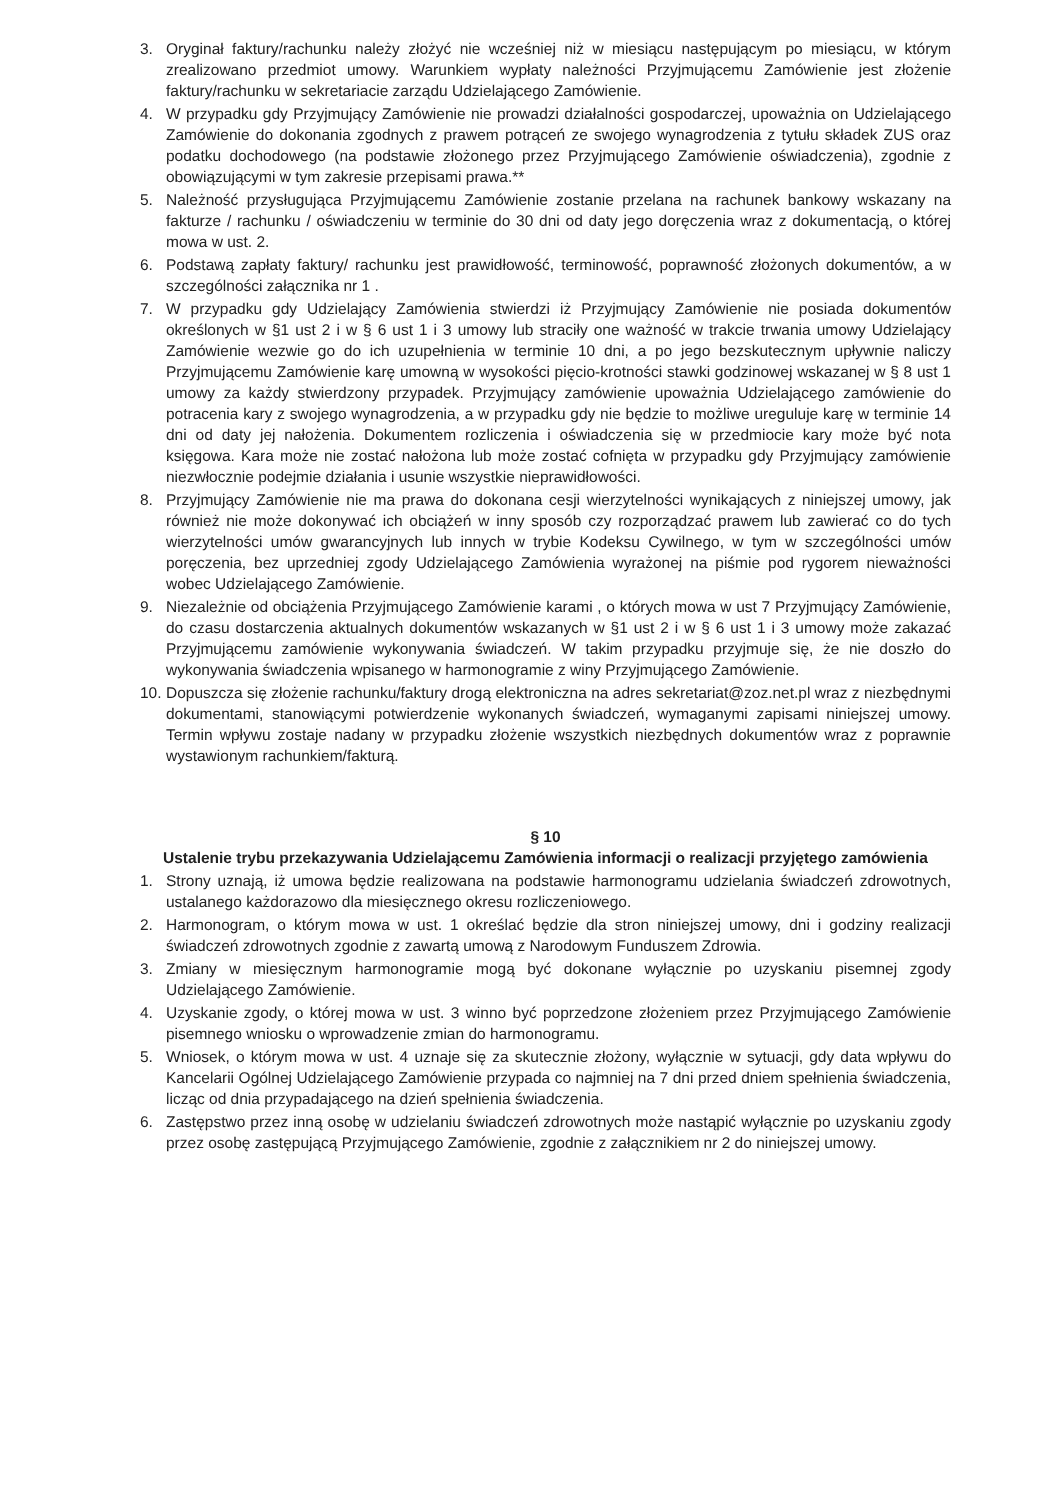3. Oryginał faktury/rachunku należy złożyć nie wcześniej niż w miesiącu następującym po miesiącu, w którym zrealizowano przedmiot umowy. Warunkiem wypłaty należności Przyjmującemu Zamówienie jest złożenie faktury/rachunku w sekretariacie zarządu Udzielającego Zamówienie.
4. W przypadku gdy Przyjmujący Zamówienie nie prowadzi działalności gospodarczej, upoważnia on Udzielającego Zamówienie do dokonania zgodnych z prawem potrąceń ze swojego wynagrodzenia z tytułu składek ZUS oraz podatku dochodowego (na podstawie złożonego przez Przyjmującego Zamówienie oświadczenia), zgodnie z obowiązującymi w tym zakresie przepisami prawa.**
5. Należność przysługująca Przyjmującemu Zamówienie zostanie przelana na rachunek bankowy wskazany na fakturze / rachunku / oświadczeniu w terminie do 30 dni od daty jego doręczenia wraz z dokumentacją, o której mowa w ust. 2.
6. Podstawą zapłaty faktury/ rachunku jest prawidłowość, terminowość, poprawność złożonych dokumentów, a w szczególności załącznika nr 1 .
7. W przypadku gdy Udzielający Zamówienia stwierdzi iż Przyjmujący Zamówienie nie posiada dokumentów określonych w §1 ust 2 i w § 6 ust 1 i 3 umowy lub straciły one ważność w trakcie trwania umowy Udzielający Zamówienie wezwie go do ich uzupełnienia w terminie 10 dni, a po jego bezskutecznym upływnie naliczy Przyjmującemu Zamówienie karę umowną w wysokości pięcio-krotności stawki godzinowej wskazanej w § 8 ust 1 umowy za każdy stwierdzony przypadek. Przyjmujący zamówienie upoważnia Udzielającego zamówienie do potracenia kary z swojego wynagrodzenia, a w przypadku gdy nie będzie to możliwe ureguluje karę w terminie 14 dni od daty jej nałożenia. Dokumentem rozliczenia i oświadczenia się w przedmiocie kary może być nota księgowa. Kara może nie zostać nałożona lub może zostać cofnięta w przypadku gdy Przyjmujący zamówienie niezwłocznie podejmie działania i usunie wszystkie nieprawidłowości.
8. Przyjmujący Zamówienie nie ma prawa do dokonana cesji wierzytelności wynikających z niniejszej umowy, jak również nie może dokonywać ich obciążeń w inny sposób czy rozporządzać prawem lub zawierać co do tych wierzytelności umów gwarancyjnych lub innych w trybie Kodeksu Cywilnego, w tym w szczególności umów poręczenia, bez uprzedniej zgody Udzielającego Zamówienia wyrażonej na piśmie pod rygorem nieważności wobec Udzielającego Zamówienie.
9. Niezależnie od obciążenia Przyjmującego Zamówienie karami , o których mowa w ust 7 Przyjmujący Zamówienie, do czasu dostarczenia aktualnych dokumentów wskazanych w §1 ust 2 i w § 6 ust 1 i 3 umowy może zakazać Przyjmującemu zamówienie wykonywania świadczeń. W takim przypadku przyjmuje się, że nie doszło do wykonywania świadczenia wpisanego w harmonogramie z winy Przyjmującego Zamówienie.
10. Dopuszcza się złożenie rachunku/faktury drogą elektroniczna na adres sekretariat@zoz.net.pl wraz z niezbędnymi dokumentami, stanowiącymi potwierdzenie wykonanych świadczeń, wymaganymi zapisami niniejszej umowy. Termin wpływu zostaje nadany w przypadku złożenie wszystkich niezbędnych dokumentów wraz z poprawnie wystawionym rachunkiem/fakturą.
§ 10
Ustalenie trybu przekazywania Udzielającemu Zamówienia informacji o realizacji przyjętego zamówienia
1. Strony uznają, iż umowa będzie realizowana na podstawie harmonogramu udzielania świadczeń zdrowotnych, ustalanego każdorazowo dla miesięcznego okresu rozliczeniowego.
2. Harmonogram, o którym mowa w ust. 1 określać będzie dla stron niniejszej umowy, dni i godziny realizacji świadczeń zdrowotnych zgodnie z zawartą umową z Narodowym Funduszem Zdrowia.
3. Zmiany w miesięcznym harmonogramie mogą być dokonane wyłącznie po uzyskaniu pisemnej zgody Udzielającego Zamówienie.
4. Uzyskanie zgody, o której mowa w ust. 3 winno być poprzedzone złożeniem przez Przyjmującego Zamówienie pisemnego wniosku o wprowadzenie zmian do harmonogramu.
5. Wniosek, o którym mowa w ust. 4 uznaje się za skutecznie złożony, wyłącznie w sytuacji, gdy data wpływu do Kancelarii Ogólnej Udzielającego Zamówienie przypada co najmniej na 7 dni przed dniem spełnienia świadczenia, licząc od dnia przypadającego na dzień spełnienia świadczenia.
6. Zastępstwo przez inną osobę w udzielaniu świadczeń zdrowotnych może nastąpić wyłącznie po uzyskaniu zgody przez osobę zastępującą Przyjmującego Zamówienie, zgodnie z załącznikiem nr 2 do niniejszej umowy.